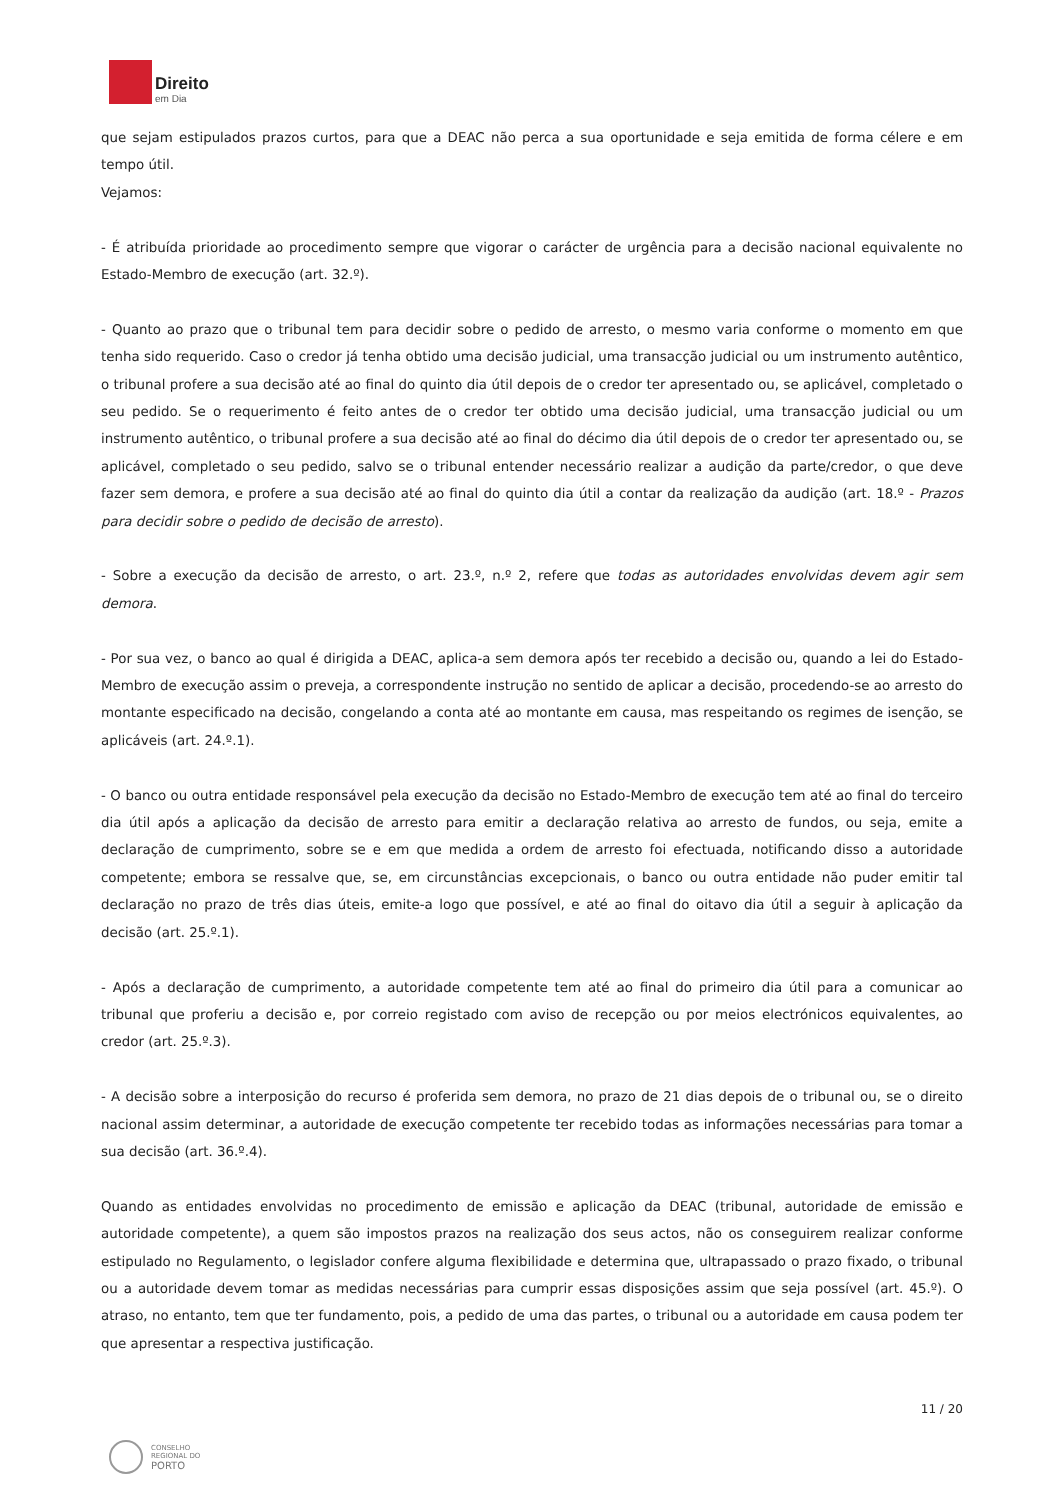Direito
em Dia
que sejam estipulados prazos curtos, para que a DEAC não perca a sua oportunidade e seja emitida de forma célere e em tempo útil.
Vejamos:
- É atribuída prioridade ao procedimento sempre que vigorar o carácter de urgência para a decisão nacional equivalente no Estado-Membro de execução (art. 32.º).
- Quanto ao prazo que o tribunal tem para decidir sobre o pedido de arresto, o mesmo varia conforme o momento em que tenha sido requerido. Caso o credor já tenha obtido uma decisão judicial, uma transacção judicial ou um instrumento autêntico, o tribunal profere a sua decisão até ao final do quinto dia útil depois de o credor ter apresentado ou, se aplicável, completado o seu pedido. Se o requerimento é feito antes de o credor ter obtido uma decisão judicial, uma transacção judicial ou um instrumento autêntico, o tribunal profere a sua decisão até ao final do décimo dia útil depois de o credor ter apresentado ou, se aplicável, completado o seu pedido, salvo se o tribunal entender necessário realizar a audição da parte/credor, o que deve fazer sem demora, e profere a sua decisão até ao final do quinto dia útil a contar da realização da audição (art. 18.º - Prazos para decidir sobre o pedido de decisão de arresto).
- Sobre a execução da decisão de arresto, o art. 23.º, n.º 2, refere que todas as autoridades envolvidas devem agir sem demora.
- Por sua vez, o banco ao qual é dirigida a DEAC, aplica-a sem demora após ter recebido a decisão ou, quando a lei do Estado-Membro de execução assim o preveja, a correspondente instrução no sentido de aplicar a decisão, procedendo-se ao arresto do montante especificado na decisão, congelando a conta até ao montante em causa, mas respeitando os regimes de isenção, se aplicáveis (art. 24.º.1).
- O banco ou outra entidade responsável pela execução da decisão no Estado-Membro de execução tem até ao final do terceiro dia útil após a aplicação da decisão de arresto para emitir a declaração relativa ao arresto de fundos, ou seja, emite a declaração de cumprimento, sobre se e em que medida a ordem de arresto foi efectuada, notificando disso a autoridade competente; embora se ressalve que, se, em circunstâncias excepcionais, o banco ou outra entidade não puder emitir tal declaração no prazo de três dias úteis, emite-a logo que possível, e até ao final do oitavo dia útil a seguir à aplicação da decisão (art. 25.º.1).
- Após a declaração de cumprimento, a autoridade competente tem até ao final do primeiro dia útil para a comunicar ao tribunal que proferiu a decisão e, por correio registado com aviso de recepção ou por meios electrónicos equivalentes, ao credor (art. 25.º.3).
- A decisão sobre a interposição do recurso é proferida sem demora, no prazo de 21 dias depois de o tribunal ou, se o direito nacional assim determinar, a autoridade de execução competente ter recebido todas as informações necessárias para tomar a sua decisão (art. 36.º.4).
Quando as entidades envolvidas no procedimento de emissão e aplicação da DEAC (tribunal, autoridade de emissão e autoridade competente), a quem são impostos prazos na realização dos seus actos, não os conseguirem realizar conforme estipulado no Regulamento, o legislador confere alguma flexibilidade e determina que, ultrapassado o prazo fixado, o tribunal ou a autoridade devem tomar as medidas necessárias para cumprir essas disposições assim que seja possível (art. 45.º). O atraso, no entanto, tem que ter fundamento, pois, a pedido de uma das partes, o tribunal ou a autoridade em causa podem ter que apresentar a respectiva justificação.
11 / 20
CONSELHO
REGIONAL DO
PORTO